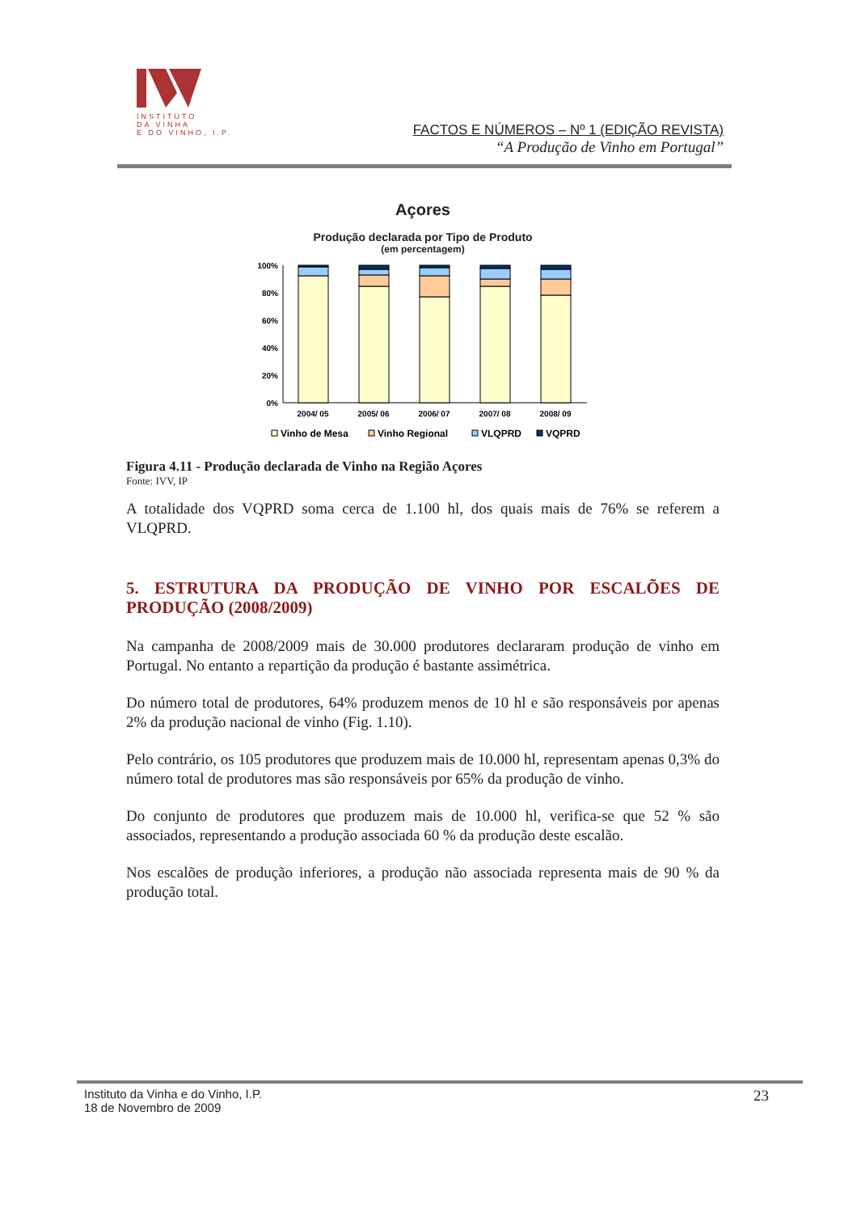INSTITUTO
DA VINHA
E DO VINHO, I.P.
FACTOS E NÚMEROS – Nº 1 (EDIÇÃO REVISTA)
“A Produção de Vinho em Portugal”
Açores
Produção declarada por Tipo de Produto
(em percentagem)
100%
80%
60%
40%
20%
0%
2004/ 05
2005/ 06
2006/ 07
2007/ 08
2008/ 09
Vinho de Mesa
Vinho Regional
VLQPRD
VQPRD
Figura 4.11 - Produção declarada de Vinho na Região Açores
Fonte: IVV, IP
A totalidade dos VQPRD soma cerca de 1.100 hl, dos quais mais de 76% se referem a VLQPRD.
5. ESTRUTURA DA PRODUÇÃO DE VINHO POR ESCALÕES DE PRODUÇÃO (2008/2009)
Na campanha de 2008/2009 mais de 30.000 produtores declararam produção de vinho em Portugal. No entanto a repartição da produção é bastante assimétrica.
Do número total de produtores, 64% produzem menos de 10 hl e são responsáveis por apenas 2% da produção nacional de vinho (Fig. 1.10).
Pelo contrário, os 105 produtores que produzem mais de 10.000 hl, representam apenas 0,3% do número total de produtores mas são responsáveis por 65% da produção de vinho.
Do conjunto de produtores que produzem mais de 10.000 hl, verifica-se que 52 % são associados, representando a produção associada 60 % da produção deste escalão.
Nos escalões de produção inferiores, a produção não associada representa mais de 90 % da produção total.
Instituto da Vinha e do Vinho, I.P.
18 de Novembro de 2009
23